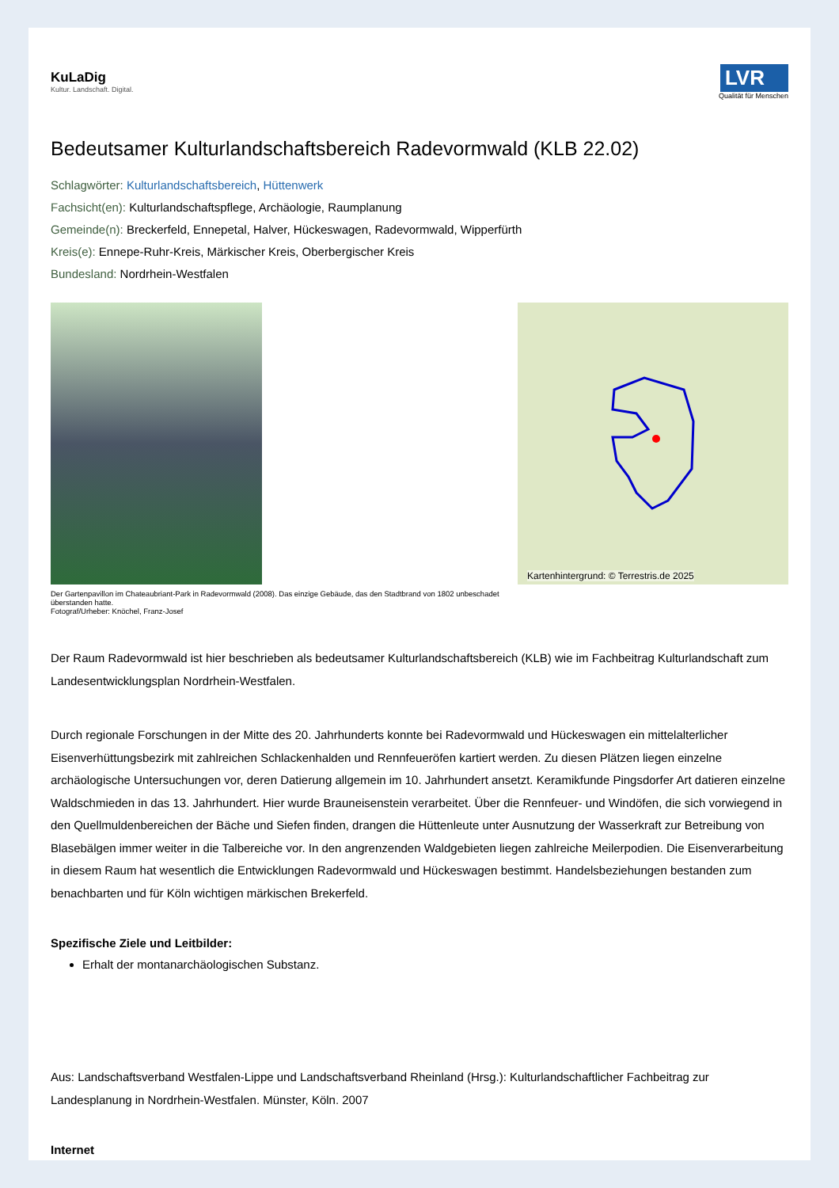KuLaDig
Kultur. Landschaft. Digital.
LVR
Qualität für Menschen
Bedeutsamer Kulturlandschaftsbereich Radevormwald (KLB 22.02)
Schlagwörter: Kulturlandschaftsbereich, Hüttenwerk
Fachsicht(en): Kulturlandschaftspflege, Archäologie, Raumplanung
Gemeinde(n): Breckerfeld, Ennepetal, Halver, Hückeswagen, Radevormwald, Wipperfürth
Kreis(e): Ennepe-Ruhr-Kreis, Märkischer Kreis, Oberbergischer Kreis
Bundesland: Nordrhein-Westfalen
Kartenhintergrund: © Terrestris.de 2025
Der Gartenpavillon im Chateaubriant-Park in Radevormwald (2008). Das einzige Gebäude, das den Stadtbrand von 1802 unbeschadet überstanden hatte.
Fotograf/Urheber: Knöchel, Franz-Josef
Der Raum Radevormwald ist hier beschrieben als bedeutsamer Kulturlandschaftsbereich (KLB) wie im Fachbeitrag Kulturlandschaft zum Landesentwicklungsplan Nordrhein-Westfalen.
Durch regionale Forschungen in der Mitte des 20. Jahrhunderts konnte bei Radevormwald und Hückeswagen ein mittelalterlicher Eisenverhüttungsbezirk mit zahlreichen Schlackenhalden und Rennfeueröfen kartiert werden. Zu diesen Plätzen liegen einzelne archäologische Untersuchungen vor, deren Datierung allgemein im 10. Jahrhundert ansetzt. Keramikfunde Pingsdorfer Art datieren einzelne Waldschmieden in das 13. Jahrhundert. Hier wurde Brauneisenstein verarbeitet. Über die Rennfeuer- und Windöfen, die sich vorwiegend in den Quellmuldenbereichen der Bäche und Siefen finden, drangen die Hüttenleute unter Ausnutzung der Wasserkraft zur Betreibung von Blasebälgen immer weiter in die Talbereiche vor. In den angrenzenden Waldgebieten liegen zahlreiche Meilerpodien. Die Eisenverarbeitung in diesem Raum hat wesentlich die Entwicklungen Radevormwald und Hückeswagen bestimmt. Handelsbeziehungen bestanden zum benachbarten und für Köln wichtigen märkischen Brekerfeld.
Spezifische Ziele und Leitbilder:
Erhalt der montanarchäologischen Substanz.
Aus: Landschaftsverband Westfalen-Lippe und Landschaftsverband Rheinland (Hrsg.): Kulturlandschaftlicher Fachbeitrag zur Landesplanung in Nordrhein-Westfalen. Münster, Köln. 2007
Internet